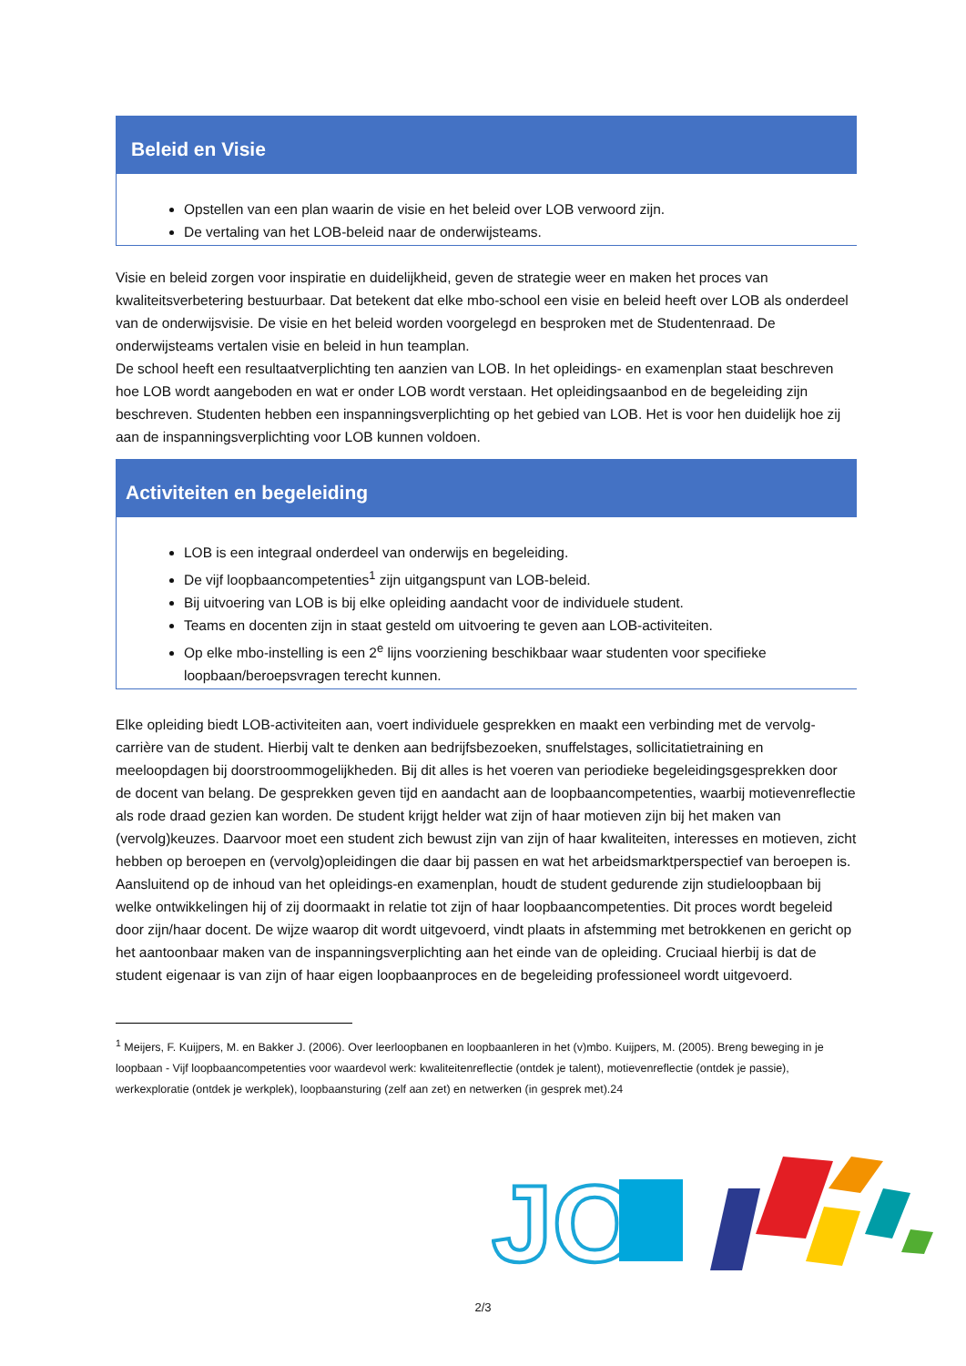Beleid en Visie
Opstellen van een plan waarin de visie en het beleid over LOB verwoord zijn.
De vertaling van het LOB-beleid naar de onderwijsteams.
Visie en beleid zorgen voor inspiratie en duidelijkheid, geven de strategie weer en maken het proces van kwaliteitsverbetering bestuurbaar. Dat betekent dat elke mbo-school een visie en beleid heeft over LOB als onderdeel van de onderwijsvisie. De visie en het beleid worden voorgelegd en besproken met de Studentenraad. De onderwijsteams vertalen visie en beleid in hun teamplan.
De school heeft een resultaatverplichting ten aanzien van LOB. In het opleidings- en examenplan staat beschreven hoe LOB wordt aangeboden en wat er onder LOB wordt verstaan. Het opleidingsaanbod en de begeleiding zijn beschreven. Studenten hebben een inspanningsverplichting op het gebied van LOB. Het is voor hen duidelijk hoe zij aan de inspanningsverplichting voor LOB kunnen voldoen.
Activiteiten en begeleiding
LOB is een integraal onderdeel van onderwijs en begeleiding.
De vijf loopbaancompetenties<sup>1</sup> zijn uitgangspunt van LOB-beleid.
Bij uitvoering van LOB is bij elke opleiding aandacht voor de individuele student.
Teams en docenten zijn in staat gesteld om uitvoering te geven aan LOB-activiteiten.
Op elke mbo-instelling is een 2<sup>e</sup> lijns voorziening beschikbaar waar studenten voor specifieke loopbaan/beroepsvragen terecht kunnen.
Elke opleiding biedt LOB-activiteiten aan, voert individuele gesprekken en maakt een verbinding met de vervolg- carrière van de student. Hierbij valt te denken aan bedrijfsbezoeken, snuffelstages, sollicitatietraining en meeloopdagen bij doorstroommogelijkheden. Bij dit alles is het voeren van periodieke begeleidingsgesprekken door de docent van belang. De gesprekken geven tijd en aandacht aan de loopbaancompetenties, waarbij motievenreflectie als rode draad gezien kan worden. De student krijgt helder wat zijn of haar motieven zijn bij het maken van (vervolg)keuzes. Daarvoor moet een student zich bewust zijn van zijn of haar kwaliteiten, interesses en motieven, zicht hebben op beroepen en (vervolg)opleidingen die daar bij passen en wat het arbeidsmarktperspectief van beroepen is.
Aansluitend op de inhoud van het opleidings-en examenplan, houdt de student gedurende zijn studieloopbaan bij welke ontwikkelingen hij of zij doormaakt in relatie tot zijn of haar loopbaancompetenties. Dit proces wordt begeleid door zijn/haar docent. De wijze waarop dit wordt uitgevoerd, vindt plaats in afstemming met betrokkenen en gericht op het aantoonbaar maken van de inspanningsverplichting aan het einde van de opleiding. Cruciaal hierbij is dat de student eigenaar is van zijn of haar eigen loopbaanproces en de begeleiding professioneel wordt uitgevoerd.
<sup>1</sup> Meijers, F. Kuijpers, M. en Bakker J. (2006). Over leerloopbanen en loopbaanleren in het (v)mbo. Kuijpers, M. (2005). Breng beweging in je loopbaan - Vijf loopbaancompetenties voor waardevol werk: kwaliteitenreflectie (ontdek je talent), motievenreflectie (ontdek je passie), werkexploratie (ontdek je werkplek), loopbaansturing (zelf aan zet) en netwerken (in gesprek met).24
JO
2/3